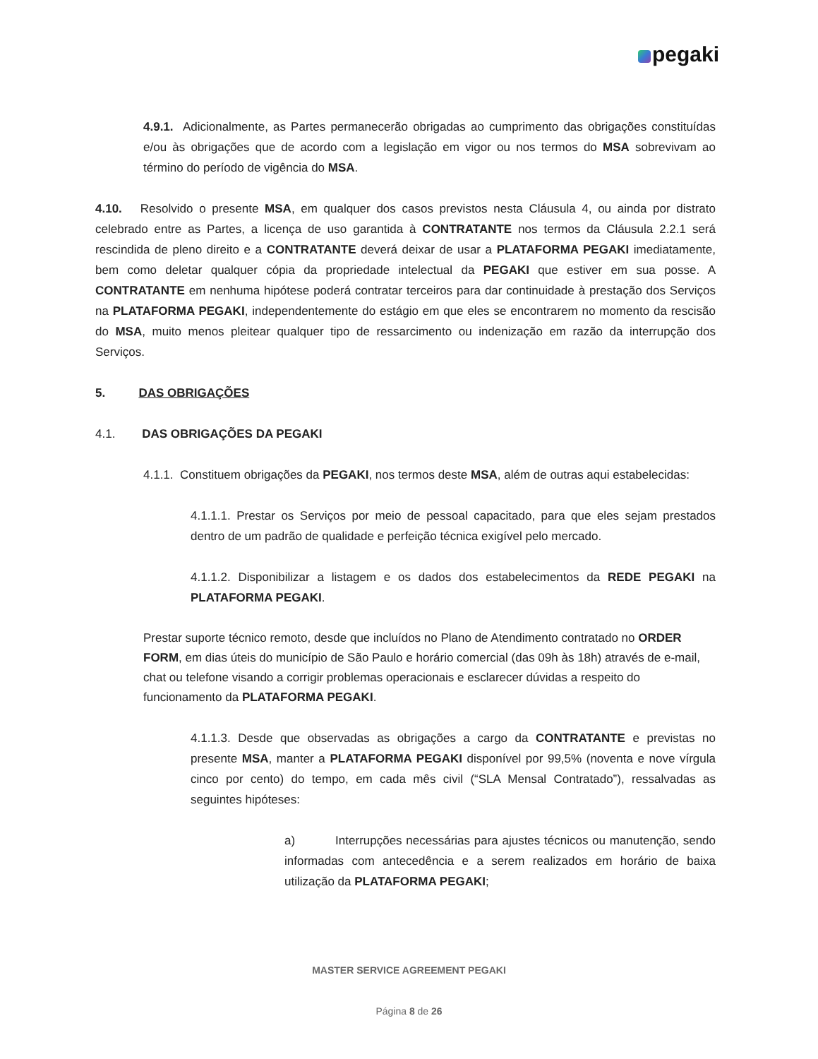pegaki
4.9.1. Adicionalmente, as Partes permanecerão obrigadas ao cumprimento das obrigações constituídas e/ou às obrigações que de acordo com a legislação em vigor ou nos termos do MSA sobrevivam ao término do período de vigência do MSA.
4.10. Resolvido o presente MSA, em qualquer dos casos previstos nesta Cláusula 4, ou ainda por distrato celebrado entre as Partes, a licença de uso garantida à CONTRATANTE nos termos da Cláusula 2.2.1 será rescindida de pleno direito e a CONTRATANTE deverá deixar de usar a PLATAFORMA PEGAKI imediatamente, bem como deletar qualquer cópia da propriedade intelectual da PEGAKI que estiver em sua posse. A CONTRATANTE em nenhuma hipótese poderá contratar terceiros para dar continuidade à prestação dos Serviços na PLATAFORMA PEGAKI, independentemente do estágio em que eles se encontrarem no momento da rescisão do MSA, muito menos pleitear qualquer tipo de ressarcimento ou indenização em razão da interrupção dos Serviços.
5. DAS OBRIGAÇÕES
4.1. DAS OBRIGAÇÕES DA PEGAKI
4.1.1. Constituem obrigações da PEGAKI, nos termos deste MSA, além de outras aqui estabelecidas:
4.1.1.1. Prestar os Serviços por meio de pessoal capacitado, para que eles sejam prestados dentro de um padrão de qualidade e perfeição técnica exigível pelo mercado.
4.1.1.2. Disponibilizar a listagem e os dados dos estabelecimentos da REDE PEGAKI na PLATAFORMA PEGAKI.
Prestar suporte técnico remoto, desde que incluídos no Plano de Atendimento contratado no ORDER FORM, em dias úteis do município de São Paulo e horário comercial (das 09h às 18h) através de e-mail, chat ou telefone visando a corrigir problemas operacionais e esclarecer dúvidas a respeito do funcionamento da PLATAFORMA PEGAKI.
4.1.1.3. Desde que observadas as obrigações a cargo da CONTRATANTE e previstas no presente MSA, manter a PLATAFORMA PEGAKI disponível por 99,5% (noventa e nove vírgula cinco por cento) do tempo, em cada mês civil (“SLA Mensal Contratado”), ressalvadas as seguintes hipóteses:
a) Interrupções necessárias para ajustes técnicos ou manutenção, sendo informadas com antecedência e a serem realizados em horário de baixa utilização da PLATAFORMA PEGAKI;
MASTER SERVICE AGREEMENT PEGAKI
Página 8 de 26